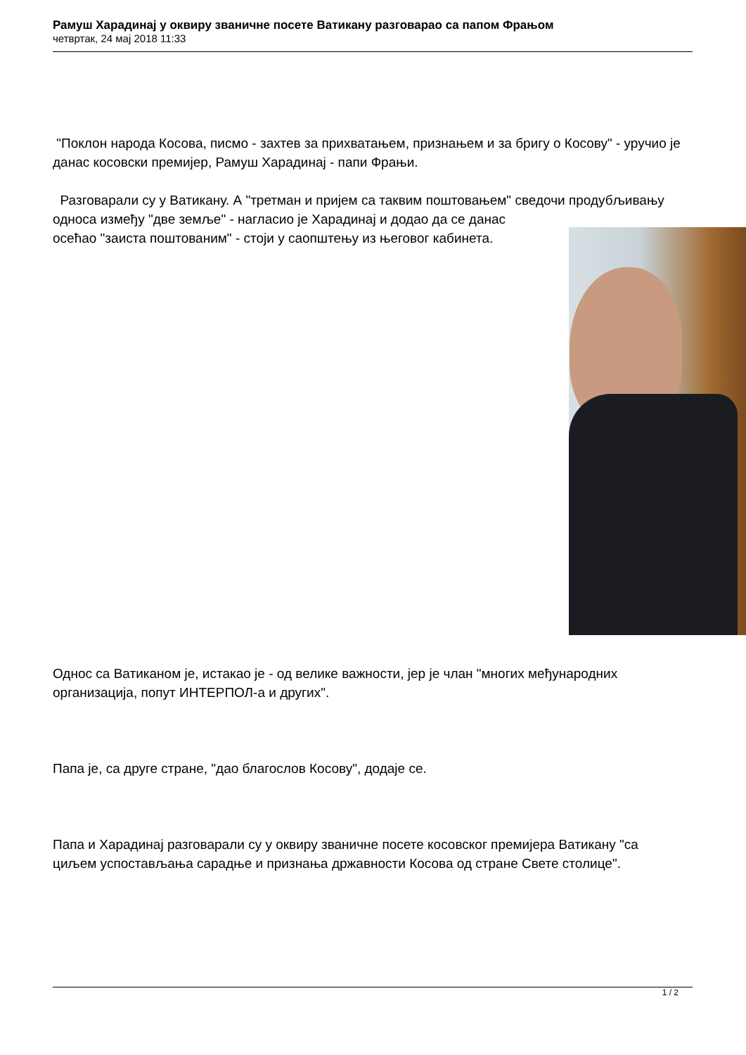Рамуш Харадинај у оквиру званичне посете Ватикану разговарао са папом Фрањом
четвртак, 24 мај 2018 11:33
"Поклон народа Косова, писмо - захтев за прихватањем, признањем и за бригу о Косову" - уручио је данас косовски премијер, Рамуш Харадинај - папи Фрањи.
Разговарали су у Ватикану. А "третман и пријем са таквим поштовањем" сведочи продубљивању односа између "две земље" - нагласио је Харадинај и додао да се данас
осећао "заиста поштованим" - стоји у саопштењу из његовог кабинета.
Однос са Ватиканом је, истакао је - од велике важности, јер је члан "многих међународних организација, попут ИНТЕРПОЛ-а и других".
Папа је, са друге стране, "дао благослов Косову", додаје се.
Папа и Харадинај разговарали су у оквиру званичне посете косовског премијера Ватикану "са циљем успостављања сарадње и признања државности Косова од стране Свете столице".
1 / 2